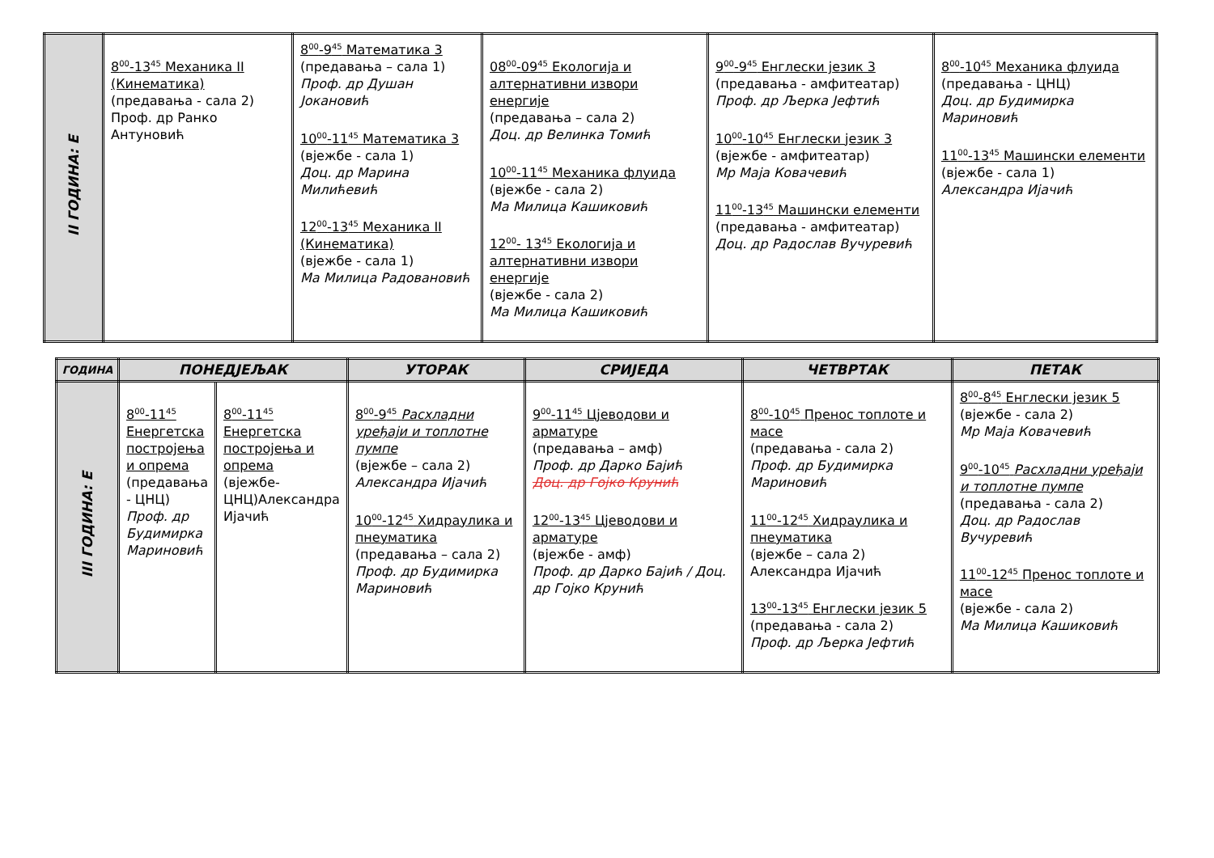| II ГОДИНА: Е | 8<sup>00</sup>-13<sup>45</sup> Механика II (Кинематика) (предавања - сала 2) Проф. др Ранко Антуновић | 8<sup>00</sup>-9<sup>45</sup> Математика 3 (предавања – сала 1) Проф. др Душан Јокановић 10<sup>00</sup>-11<sup>45</sup> Математика 3 (вјежбе - сала 1) Доц. др Марина Милићевић 12<sup>00</sup>-13<sup>45</sup> Механика II (Кинематика) (вјежбе - сала 1) Ма Милица Радовановић | 08<sup>00</sup>-09<sup>45</sup> Екологија и алтернативни извори енергије (предавања – сала 2) Доц. др Велинка Томић 10<sup>00</sup>-11<sup>45</sup> Механика флуида (вјежбе - сала 2) Ма Милица Кашиковић 12<sup>00</sup>- 13<sup>45</sup> Екологија и алтернативни извори енергије (вјежбе - сала 2) Ма Милица Кашиковић | 9<sup>00</sup>-9<sup>45</sup> Енглески језик 3 (предавања - амфитеатар) Проф. др Љерка Јефтић 10<sup>00</sup>-10<sup>45</sup> Енглески језик 3 (вјежбе - амфитеатар) Мр Маја Ковачевић 11<sup>00</sup>-13<sup>45</sup> Машински елементи (предавања - амфитеатар) Доц. др Радослав Вучуревић | 8<sup>00</sup>-10<sup>45</sup> Механика флуида (предавања - ЦНЦ) Доц. др Будимирка Мариновић 11<sup>00</sup>-13<sup>45</sup> Машински елементи (вјежбе - сала 1) Александра Ијачић |
| ГОДИНА | ПОНЕДЈЕЉАК | | УТОРАК | СРИЈЕДА | ЧЕТВРТАК | ПЕТАК |
| --- | --- | --- | --- | --- | --- | --- |
| III ГОДИНА: Е | 8<sup>00</sup>-11<sup>45</sup> Енергетска постројења и опрема (предавања - ЦНЦ) Проф. др Будимирка Мариновић | 8<sup>00</sup>-11<sup>45</sup> Енергетска постројења и опрема (вјежбе-ЦНЦ)Александра Ијачић | 8<sup>00</sup>-9<sup>45</sup> Расхладни уређаји и топлотне пумпе (вјежбе – сала 2) Александра Ијачић 10<sup>00</sup>-12<sup>45</sup> Хидраулика и пнеуматика (предавања – сала 2) Проф. др Будимирка Мариновић | 9<sup>00</sup>-11<sup>45</sup> Цјеводови и арматуре (предавања – амф) Проф. др Дарко Бајић Доц. др Гојко Крунић 12<sup>00</sup>-13<sup>45</sup> Цјеводови и арматуре (вјежбе - амф) Проф. др Дарко Бајић / Доц. др Гојко Крунић | 8<sup>00</sup>-10<sup>45</sup> Пренос топлоте и масе (предавања - сала 2) Проф. др Будимирка Мариновић 11<sup>00</sup>-12<sup>45</sup> Хидраулика и пнеуматика (вјежбе – сала 2) Александра Ијачић 13<sup>00</sup>-13<sup>45</sup> Енглески језик 5 (предавања - сала 2) Проф. др Љерка Јефтић | 8<sup>00</sup>-8<sup>45</sup> Енглески језик 5 (вјежбе - сала 2) Мр Маја Ковачевић 9<sup>00</sup>-10<sup>45</sup> Расхладни уређаји и топлотне пумпе (предавања - сала 2) Доц. др Радослав Вучуревић 11<sup>00</sup>-12<sup>45</sup> Пренос топлоте и масе (вјежбе - сала 2) Ма Милица Кашиковић |